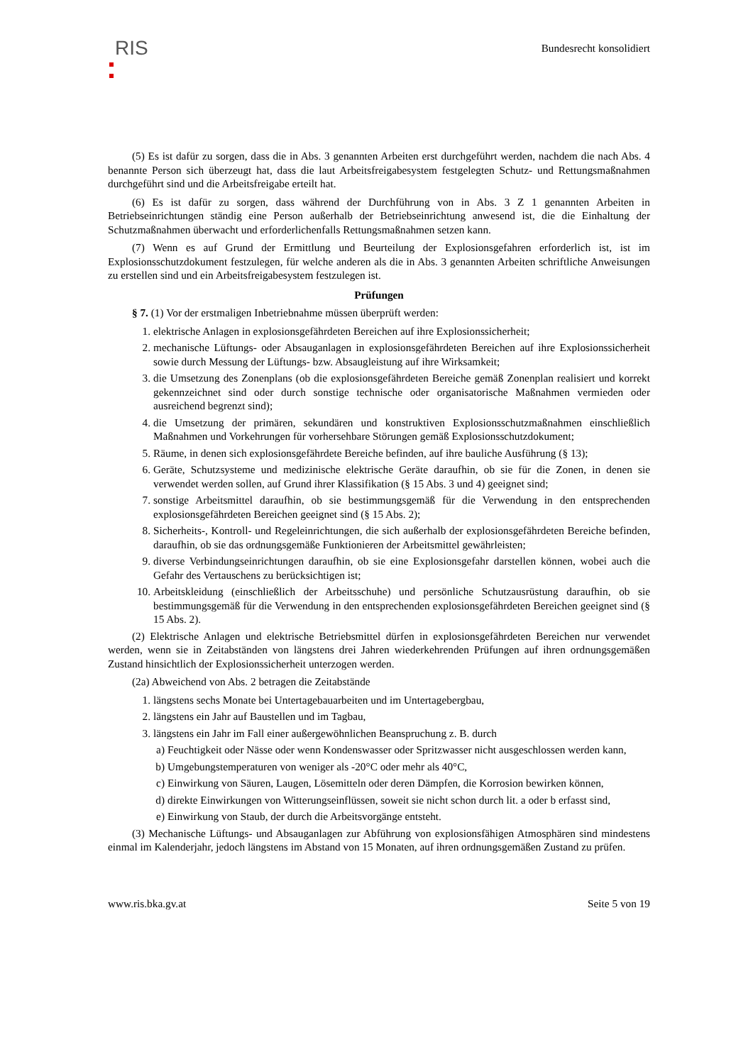RIS
Bundesrecht konsolidiert
(5) Es ist dafür zu sorgen, dass die in Abs. 3 genannten Arbeiten erst durchgeführt werden, nachdem die nach Abs. 4 benannte Person sich überzeugt hat, dass die laut Arbeitsfreigabesystem festgelegten Schutz- und Rettungsmaßnahmen durchgeführt sind und die Arbeitsfreigabe erteilt hat.
(6) Es ist dafür zu sorgen, dass während der Durchführung von in Abs. 3 Z 1 genannten Arbeiten in Betriebseinrichtungen ständig eine Person außerhalb der Betriebseinrichtung anwesend ist, die die Einhaltung der Schutzmaßnahmen überwacht und erforderlichenfalls Rettungsmaßnahmen setzen kann.
(7) Wenn es auf Grund der Ermittlung und Beurteilung der Explosionsgefahren erforderlich ist, ist im Explosionsschutzdokument festzulegen, für welche anderen als die in Abs. 3 genannten Arbeiten schriftliche Anweisungen zu erstellen sind und ein Arbeitsfreigabesystem festzulegen ist.
Prüfungen
§ 7. (1) Vor der erstmaligen Inbetriebnahme müssen überprüft werden:
1. elektrische Anlagen in explosionsgefährdeten Bereichen auf ihre Explosionssicherheit;
2. mechanische Lüftungs- oder Absauganlagen in explosionsgefährdeten Bereichen auf ihre Explosionssicherheit sowie durch Messung der Lüftungs- bzw. Absaugleistung auf ihre Wirksamkeit;
3. die Umsetzung des Zonenplans (ob die explosionsgefährdeten Bereiche gemäß Zonenplan realisiert und korrekt gekennzeichnet sind oder durch sonstige technische oder organisatorische Maßnahmen vermieden oder ausreichend begrenzt sind);
4. die Umsetzung der primären, sekundären und konstruktiven Explosionsschutzmaßnahmen einschließlich Maßnahmen und Vorkehrungen für vorhersehbare Störungen gemäß Explosionsschutzdokument;
5. Räume, in denen sich explosionsgefährdete Bereiche befinden, auf ihre bauliche Ausführung (§ 13);
6. Geräte, Schutzsysteme und medizinische elektrische Geräte daraufhin, ob sie für die Zonen, in denen sie verwendet werden sollen, auf Grund ihrer Klassifikation (§ 15 Abs. 3 und 4) geeignet sind;
7. sonstige Arbeitsmittel daraufhin, ob sie bestimmungsgemäß für die Verwendung in den entsprechenden explosionsgefährdeten Bereichen geeignet sind (§ 15 Abs. 2);
8. Sicherheits-, Kontroll- und Regeleinrichtungen, die sich außerhalb der explosionsgefährdeten Bereiche befinden, daraufhin, ob sie das ordnungsgemäße Funktionieren der Arbeitsmittel gewährleisten;
9. diverse Verbindungseinrichtungen daraufhin, ob sie eine Explosionsgefahr darstellen können, wobei auch die Gefahr des Vertauschens zu berücksichtigen ist;
10. Arbeitskleidung (einschließlich der Arbeitsschuhe) und persönliche Schutzausrüstung daraufhin, ob sie bestimmungsgemäß für die Verwendung in den entsprechenden explosionsgefährdeten Bereichen geeignet sind (§ 15 Abs. 2).
(2) Elektrische Anlagen und elektrische Betriebsmittel dürfen in explosionsgefährdeten Bereichen nur verwendet werden, wenn sie in Zeitabständen von längstens drei Jahren wiederkehrenden Prüfungen auf ihren ordnungsgemäßen Zustand hinsichtlich der Explosionssicherheit unterzogen werden.
(2a) Abweichend von Abs. 2 betragen die Zeitabstände
1. längstens sechs Monate bei Untertagebauarbeiten und im Untertagebergbau,
2. längstens ein Jahr auf Baustellen und im Tagbau,
3. längstens ein Jahr im Fall einer außergewöhnlichen Beanspruchung z. B. durch
a) Feuchtigkeit oder Nässe oder wenn Kondenswasser oder Spritzwasser nicht ausgeschlossen werden kann,
b) Umgebungstemperaturen von weniger als -20°C oder mehr als 40°C,
c) Einwirkung von Säuren, Laugen, Lösemitteln oder deren Dämpfen, die Korrosion bewirken können,
d) direkte Einwirkungen von Witterungseinflüssen, soweit sie nicht schon durch lit. a oder b erfasst sind,
e) Einwirkung von Staub, der durch die Arbeitsvorgänge entsteht.
(3) Mechanische Lüftungs- und Absauganlagen zur Abführung von explosionsfähigen Atmosphären sind mindestens einmal im Kalenderjahr, jedoch längstens im Abstand von 15 Monaten, auf ihren ordnungsgemäßen Zustand zu prüfen.
www.ris.bka.gv.at Seite 5 von 19